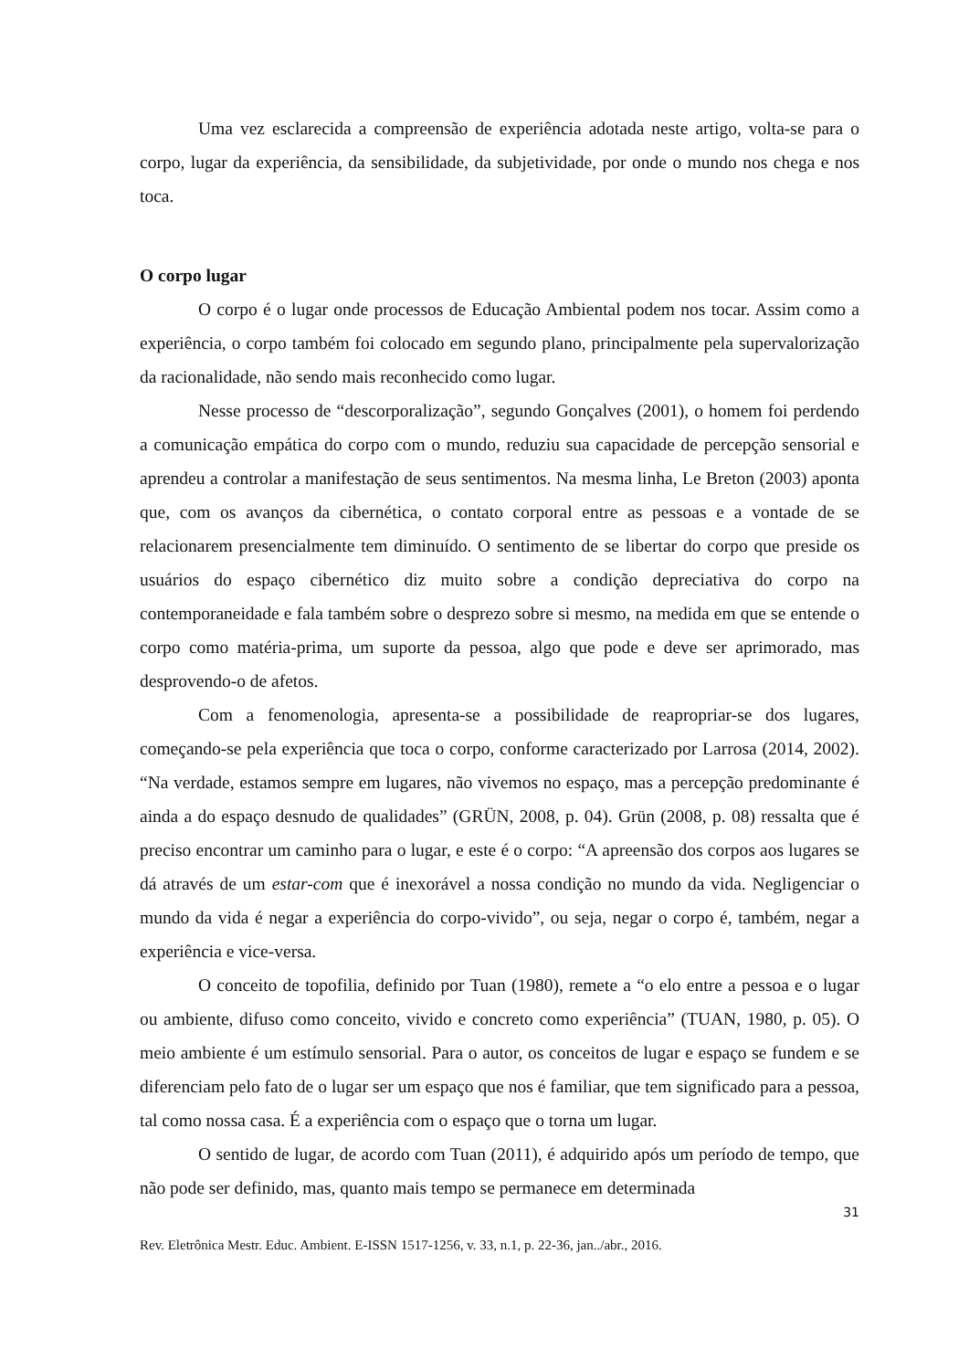Uma vez esclarecida a compreensão de experiência adotada neste artigo, volta-se para o corpo, lugar da experiência, da sensibilidade, da subjetividade, por onde o mundo nos chega e nos toca.
O corpo lugar
O corpo é o lugar onde processos de Educação Ambiental podem nos tocar. Assim como a experiência, o corpo também foi colocado em segundo plano, principalmente pela supervalorização da racionalidade, não sendo mais reconhecido como lugar.
Nesse processo de “descorporalização”, segundo Gonçalves (2001), o homem foi perdendo a comunicação empática do corpo com o mundo, reduziu sua capacidade de percepção sensorial e aprendeu a controlar a manifestação de seus sentimentos. Na mesma linha, Le Breton (2003) aponta que, com os avanços da cibernética, o contato corporal entre as pessoas e a vontade de se relacionarem presencialmente tem diminuído. O sentimento de se libertar do corpo que preside os usuários do espaço cibernético diz muito sobre a condição depreciativa do corpo na contemporaneidade e fala também sobre o desprezo sobre si mesmo, na medida em que se entende o corpo como matéria-prima, um suporte da pessoa, algo que pode e deve ser aprimorado, mas desprovendo-o de afetos.
Com a fenomenologia, apresenta-se a possibilidade de reapropriar-se dos lugares, começando-se pela experiência que toca o corpo, conforme caracterizado por Larrosa (2014, 2002). “Na verdade, estamos sempre em lugares, não vivemos no espaço, mas a percepção predominante é ainda a do espaço desnudo de qualidades” (GRÜN, 2008, p. 04). Grün (2008, p. 08) ressalta que é preciso encontrar um caminho para o lugar, e este é o corpo: “A apreensão dos corpos aos lugares se dá através de um estar-com que é inexorável a nossa condição no mundo da vida. Negligenciar o mundo da vida é negar a experiência do corpo-vivido”, ou seja, negar o corpo é, também, negar a experiência e vice-versa.
O conceito de topofilia, definido por Tuan (1980), remete a “o elo entre a pessoa e o lugar ou ambiente, difuso como conceito, vivido e concreto como experiência” (TUAN, 1980, p. 05). O meio ambiente é um estímulo sensorial. Para o autor, os conceitos de lugar e espaço se fundem e se diferenciam pelo fato de o lugar ser um espaço que nos é familiar, que tem significado para a pessoa, tal como nossa casa. É a experiência com o espaço que o torna um lugar.
O sentido de lugar, de acordo com Tuan (2011), é adquirido após um período de tempo, que não pode ser definido, mas, quanto mais tempo se permanece em determinada
31
Rev. Eletrônica Mestr. Educ. Ambient. E-ISSN 1517-1256, v. 33, n.1, p. 22-36, jan../abr., 2016.